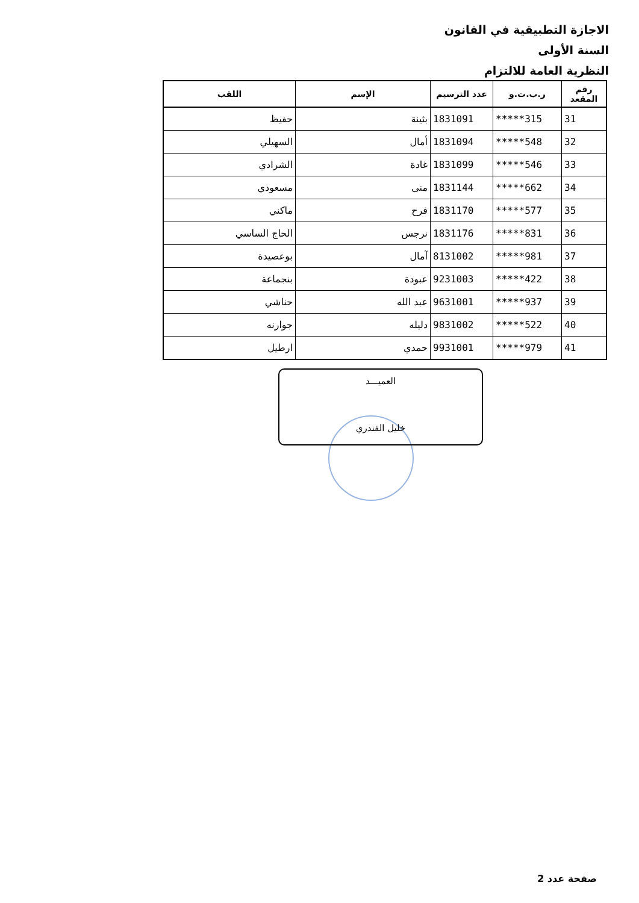الاجازة التطبيقية في القانون
السنة الأولى
النظرية العامة للالتزام
| رقم المقعد | ر.ب.ت.و | عدد الترسيم | الإسم | اللقب |
| --- | --- | --- | --- | --- |
| 31 | *****315 | 1831091 | بثينة | حفيظ |
| 32 | *****548 | 1831094 | أمال | السهيلي |
| 33 | *****546 | 1831099 | غادة | الشرادي |
| 34 | *****662 | 1831144 | منى | مسعودي |
| 35 | *****577 | 1831170 | فرح | ماكني |
| 36 | *****831 | 1831176 | نرجس | الحاج الساسي |
| 37 | *****981 | 8131002 | آمال | بوعصيدة |
| 38 | *****422 | 9231003 | عبودة | بنجماعة |
| 39 | *****937 | 9631001 | عبد الله | حناشي |
| 40 | *****522 | 9831002 | دليله | جوارنه |
| 41 | *****979 | 9931001 | حمدي | ارطيل |
العميـــد
خليل الفندري
صفحة عدد 2